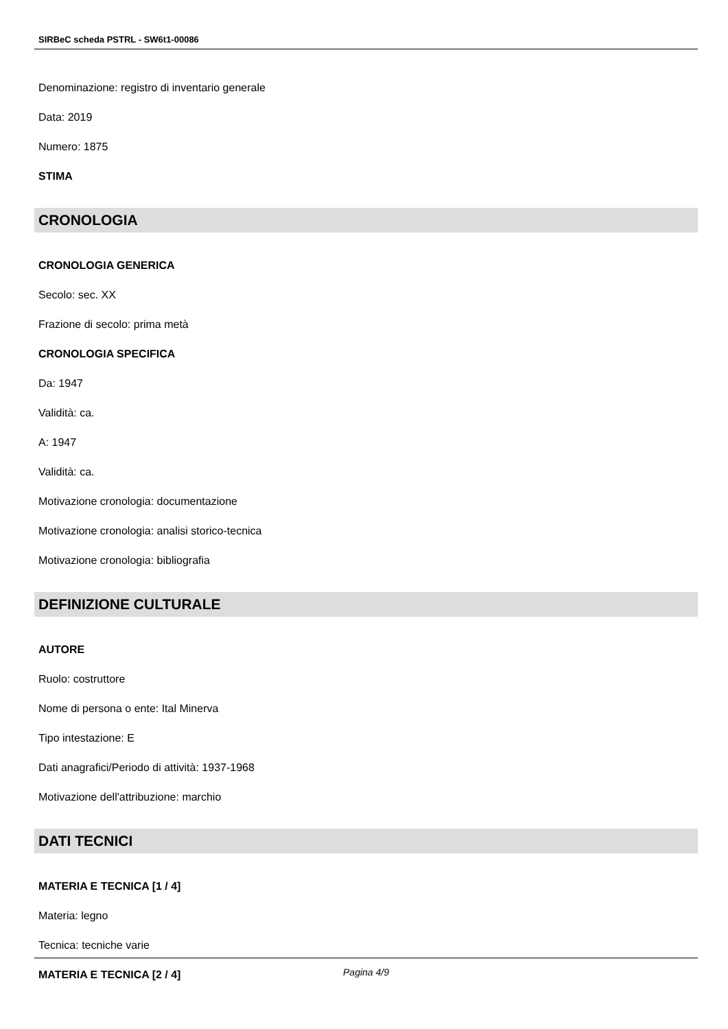SIRBeC scheda PSTRL - SW6t1-00086
Denominazione: registro di inventario generale
Data: 2019
Numero: 1875
STIMA
CRONOLOGIA
CRONOLOGIA GENERICA
Secolo: sec. XX
Frazione di secolo: prima metà
CRONOLOGIA SPECIFICA
Da: 1947
Validità: ca.
A: 1947
Validità: ca.
Motivazione cronologia: documentazione
Motivazione cronologia: analisi storico-tecnica
Motivazione cronologia: bibliografia
DEFINIZIONE CULTURALE
AUTORE
Ruolo: costruttore
Nome di persona o ente: Ital Minerva
Tipo intestazione: E
Dati anagrafici/Periodo di attività: 1937-1968
Motivazione dell'attribuzione: marchio
DATI TECNICI
MATERIA E TECNICA [1 / 4]
Materia: legno
Tecnica: tecniche varie
MATERIA E TECNICA [2 / 4]
Pagina 4/9